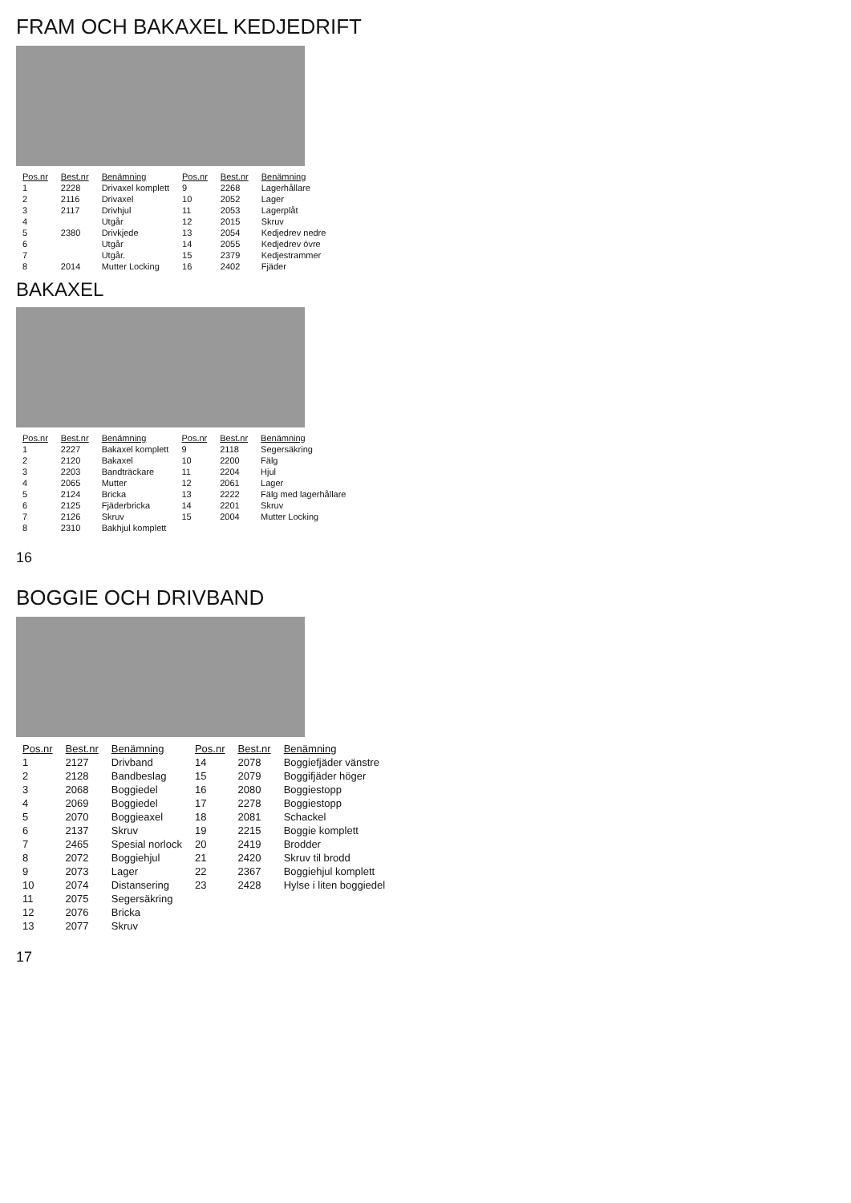FRAM OCH BAKAXEL KEDJEDRIFT
| Pos.nr | Best.nr | Benämning | Pos.nr | Best.nr | Benämning |
| --- | --- | --- | --- | --- | --- |
| 1 | 2228 | Drivaxel komplett | 9 | 2268 | Lagerhållare |
| 2 | 2116 | Drivaxel | 10 | 2052 | Lager |
| 3 | 2117 | Drivhjul | 11 | 2053 | Lagerplåt |
| 4 | | Utgår | 12 | 2015 | Skruv |
| 5 | 2380 | Drivkjede | 13 | 2054 | Kedjedrev nedre |
| 6 | | Utgår | 14 | 2055 | Kedjedrev övre |
| 7 | | Utgår. | 15 | 2379 | Kedjestrammer |
| 8 | 2014 | Mutter Locking | 16 | 2402 | Fjäder |
BAKAXEL
| Pos.nr | Best.nr | Benämning | Pos.nr | Best.nr | Benämning |
| --- | --- | --- | --- | --- | --- |
| 1 | 2227 | Bakaxel komplett | 9 | 2118 | Segersäkring |
| 2 | 2120 | Bakaxel | 10 | 2200 | Fälg |
| 3 | 2203 | Bandträckare | 11 | 2204 | Hjul |
| 4 | 2065 | Mutter | 12 | 2061 | Lager |
| 5 | 2124 | Bricka | 13 | 2222 | Fälg med lagerhållare |
| 6 | 2125 | Fjäderbricka | 14 | 2201 | Skruv |
| 7 | 2126 | Skruv | 15 | 2004 | Mutter Locking |
| 8 | 2310 | Bakhjul komplett | | | |
16
BOGGIE OCH DRIVBAND
| Pos.nr | Best.nr | Benämning | Pos.nr | Best.nr | Benämning |
| --- | --- | --- | --- | --- | --- |
| 1 | 2127 | Drivband | 14 | 2078 | Boggiefjäder vänstre |
| 2 | 2128 | Bandbeslag | 15 | 2079 | Boggifjäder höger |
| 3 | 2068 | Boggiedel | 16 | 2080 | Boggiestopp |
| 4 | 2069 | Boggiedel | 17 | 2278 | Boggiestopp |
| 5 | 2070 | Boggieaxel | 18 | 2081 | Schackel |
| 6 | 2137 | Skruv | 19 | 2215 | Boggie komplett |
| 7 | 2465 | Spesial norlock | 20 | 2419 | Brodder |
| 8 | 2072 | Boggiehjul | 21 | 2420 | Skruv til brodd |
| 9 | 2073 | Lager | 22 | 2367 | Boggiehjul komplett |
| 10 | 2074 | Distansering | 23 | 2428 | Hylse i liten boggiedel |
| 11 | 2075 | Segersäkring | | | |
| 12 | 2076 | Bricka | | | |
| 13 | 2077 | Skruv | | | |
17